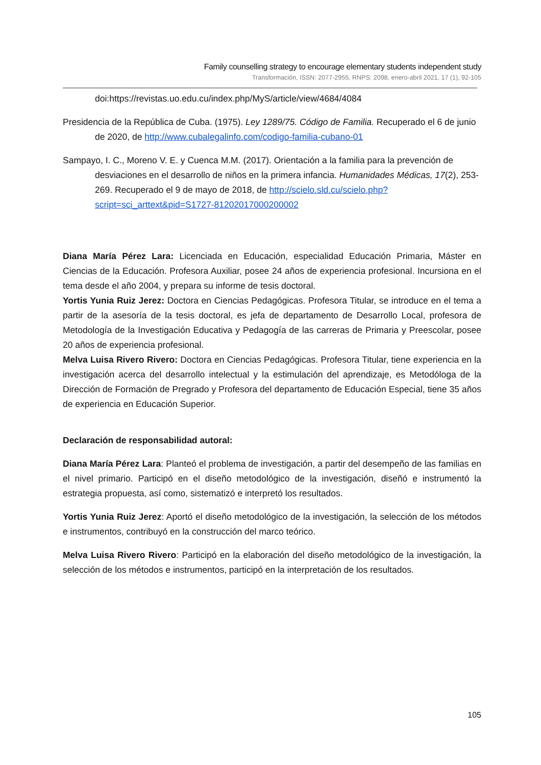Family counselling strategy to encourage elementary students independent study
Transformación, ISSN: 2077-2955, RNPS: 2098, enero-abril 2021, 17 (1), 92-105
doi:https://revistas.uo.edu.cu/index.php/MyS/article/view/4684/4084
Presidencia de la República de Cuba. (1975). Ley 1289/75. Código de Familia. Recuperado el 6 de junio de 2020, de http://www.cubalegalinfo.com/codigo-familia-cubano-01
Sampayo, I. C., Moreno V. E. y Cuenca M.M. (2017). Orientación a la familia para la prevención de desviaciones en el desarrollo de niños en la primera infancia. Humanidades Médicas, 17(2), 253-269. Recuperado el 9 de mayo de 2018, de http://scielo.sld.cu/scielo.php?script=sci_arttext&pid=S1727-81202017000200002
Diana María Pérez Lara: Licenciada en Educación, especialidad Educación Primaria, Máster en Ciencias de la Educación. Profesora Auxiliar, posee 24 años de experiencia profesional. Incursiona en el tema desde el año 2004, y prepara su informe de tesis doctoral.
Yortis Yunia Ruiz Jerez: Doctora en Ciencias Pedagógicas. Profesora Titular, se introduce en el tema a partir de la asesoría de la tesis doctoral, es jefa de departamento de Desarrollo Local, profesora de Metodología de la Investigación Educativa y Pedagogía de las carreras de Primaria y Preescolar, posee 20 años de experiencia profesional.
Melva Luisa Rivero Rivero: Doctora en Ciencias Pedagógicas. Profesora Titular, tiene experiencia en la investigación acerca del desarrollo intelectual y la estimulación del aprendizaje, es Metodóloga de la Dirección de Formación de Pregrado y Profesora del departamento de Educación Especial, tiene 35 años de experiencia en Educación Superior.
Declaración de responsabilidad autoral:
Diana María Pérez Lara: Planteó el problema de investigación, a partir del desempeño de las familias en el nivel primario. Participó en el diseño metodológico de la investigación, diseñó e instrumentó la estrategia propuesta, así como, sistematizó e interpretó los resultados.
Yortis Yunia Ruiz Jerez: Aportó el diseño metodológico de la investigación, la selección de los métodos e instrumentos, contribuyó en la construcción del marco teórico.
Melva Luisa Rivero Rivero: Participó en la elaboración del diseño metodológico de la investigación, la selección de los métodos e instrumentos, participó en la interpretación de los resultados.
105